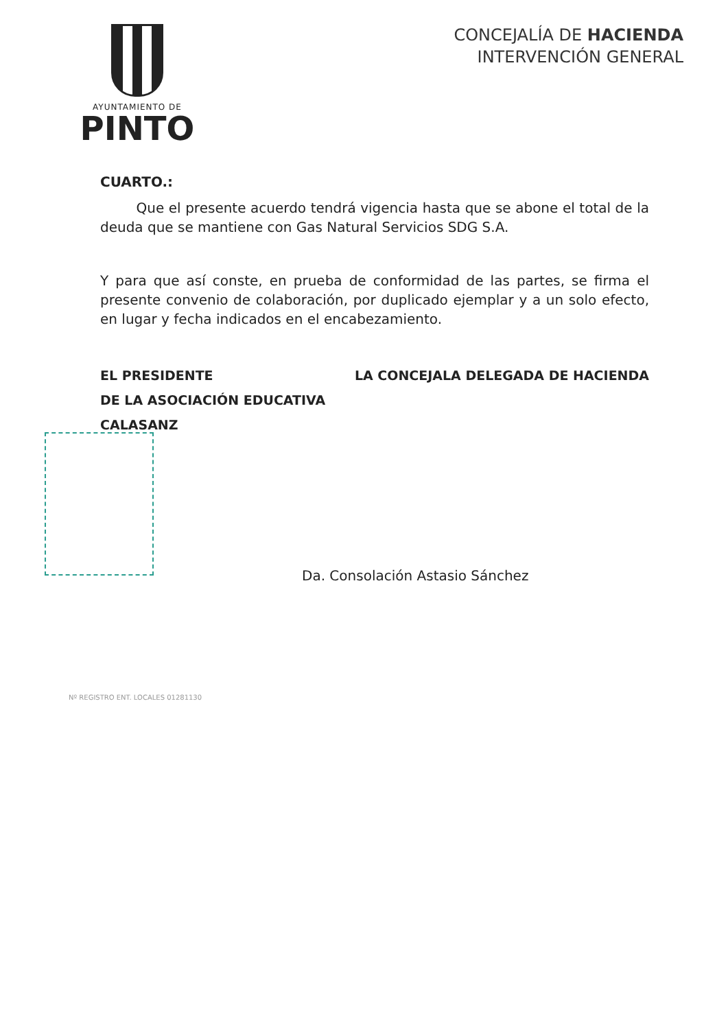AYUNTAMIENTO DE
PINTO
CONCEJALÍA DE HACIENDA
INTERVENCIÓN GENERAL
CUARTO.:
Que el presente acuerdo tendrá vigencia hasta que se abone el total de la deuda que se mantiene con Gas Natural Servicios SDG S.A.
Y para que así conste, en prueba de conformidad de las partes, se firma el presente convenio de colaboración, por duplicado ejemplar y a un solo efecto, en lugar y fecha indicados en el encabezamiento.
EL PRESIDENTE
DE LA ASOCIACIÓN EDUCATIVA
CALASANZ
LA CONCEJALA DELEGADA DE HACIENDA
Da. Consolación Astasio Sánchez
Nº REGISTRO ENT. LOCALES 01281130